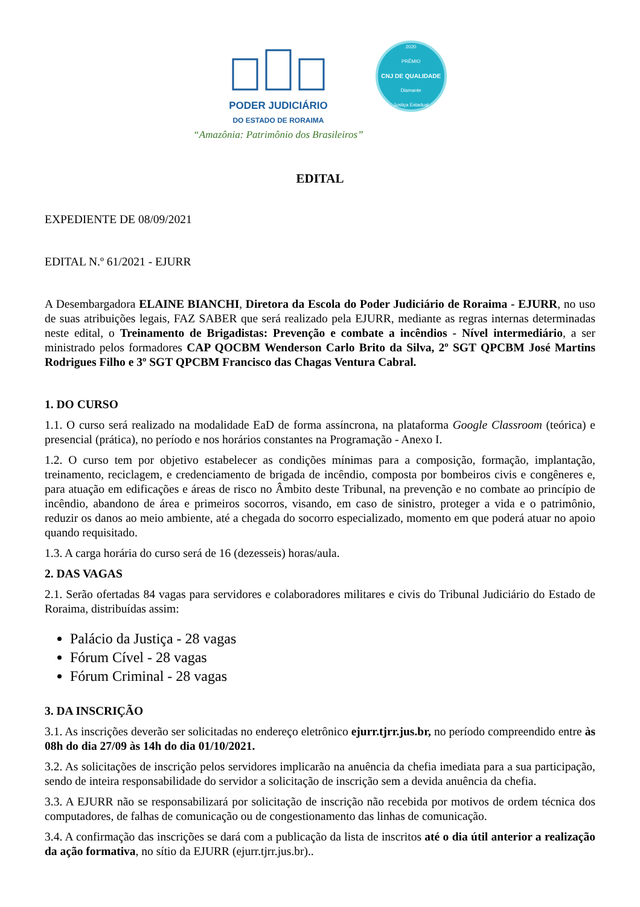PODER JUDICIÁRIO
DO ESTADO DE RORAIMA
“Amazônia: Patrimônio dos Brasileiros”
2020
PRÊMIO
CNJ DE QUALIDADE
Diamante
Justiça Estadual
EDITAL
EXPEDIENTE DE 08/09/2021
EDITAL N.º 61/2021 - EJURR
A Desembargadora ELAINE BIANCHI, Diretora da Escola do Poder Judiciário de Roraima - EJURR, no uso de suas atribuições legais, FAZ SABER que será realizado pela EJURR, mediante as regras internas determinadas neste edital, o Treinamento de Brigadistas: Prevenção e combate a incêndios - Nível intermediário, a ser ministrado pelos formadores CAP QOCBM Wenderson Carlo Brito da Silva, 2º SGT QPCBM José Martins Rodrigues Filho e 3º SGT QPCBM Francisco das Chagas Ventura Cabral.
1. DO CURSO
1.1. O curso será realizado na modalidade EaD de forma assíncrona, na plataforma Google Classroom (teórica) e presencial (prática), no período e nos horários constantes na Programação - Anexo I.
1.2. O curso tem por objetivo estabelecer as condições mínimas para a composição, formação, implantação, treinamento, reciclagem, e credenciamento de brigada de incêndio, composta por bombeiros civis e congêneres e, para atuação em edificações e áreas de risco no Âmbito deste Tribunal, na prevenção e no combate ao princípio de incêndio, abandono de área e primeiros socorros, visando, em caso de sinistro, proteger a vida e o patrimônio, reduzir os danos ao meio ambiente, até a chegada do socorro especializado, momento em que poderá atuar no apoio quando requisitado.
1.3. A carga horária do curso será de 16 (dezesseis) horas/aula.
2. DAS VAGAS
2.1. Serão ofertadas 84 vagas para servidores e colaboradores militares e civis do Tribunal Judiciário do Estado de Roraima, distribuídas assim:
Palácio da Justiça - 28 vagas
Fórum Cível - 28 vagas
Fórum Criminal - 28 vagas
3. DA INSCRIÇÃO
3.1. As inscrições deverão ser solicitadas no endereço eletrônico ejurr.tjrr.jus.br, no período compreendido entre às 08h do dia 27/09 às 14h do dia 01/10/2021.
3.2. As solicitações de inscrição pelos servidores implicarão na anuência da chefia imediata para a sua participação, sendo de inteira responsabilidade do servidor a solicitação de inscrição sem a devida anuência da chefia.
3.3. A EJURR não se responsabilizará por solicitação de inscrição não recebida por motivos de ordem técnica dos computadores, de falhas de comunicação ou de congestionamento das linhas de comunicação.
3.4. A confirmação das inscrições se dará com a publicação da lista de inscritos até o dia útil anterior a realização da ação formativa, no sítio da EJURR (ejurr.tjrr.jus.br)..